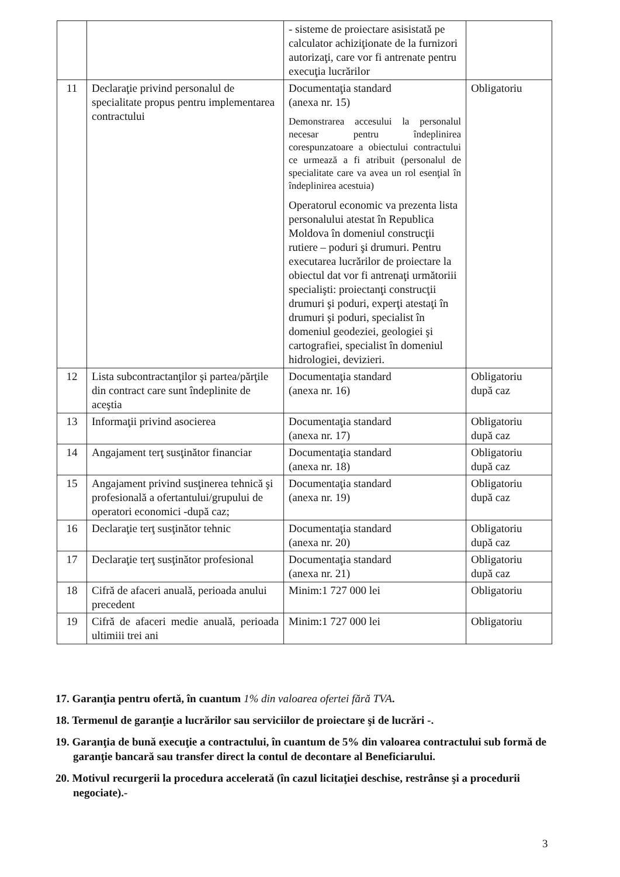| | | - sisteme de proiectare asisistată pe calculator achiziţionate de la furnizori autorizaţi, care vor fi antrenate pentru execuţia lucrărilor | |
| 11 | Declaraţie privind personalul de specialitate propus pentru implementarea contractului | Documentaţia standard (anexa nr. 15) Demonstrarea accesului la personalul necesar pentru îndeplinirea corespunzatoare a obiectului contractului ce urmează a fi atribuit (personalul de specialitate care va avea un rol esenţial în îndeplinirea acestuia) Operatorul economic va prezenta lista personalului atestat în Republica Moldova în domeniul construcţii rutiere – poduri şi drumuri. Pentru executarea lucrărilor de proiectare la obiectul dat vor fi antrenaţi următoriii specialişti: proiectanţi construcţii drumuri şi poduri, experţi atestaţi în drumuri şi poduri, specialist în domeniul geodeziei, geologiei şi cartografiei, specialist în domeniul hidrologiei, devizieri. | Obligatoriu |
| 12 | Lista subcontractanţilor şi partea/părţile din contract care sunt îndeplinite de aceştia | Documentaţia standard (anexa nr. 16) | Obligatoriu după caz |
| 13 | Informaţii privind asocierea | Documentaţia standard (anexa nr. 17) | Obligatoriu după caz |
| 14 | Angajament terţ susţinător financiar | Documentaţia standard (anexa nr. 18) | Obligatoriu după caz |
| 15 | Angajament privind susţinerea tehnică şi profesională a ofertantului/grupului de operatori economici -după caz; | Documentaţia standard (anexa nr. 19) | Obligatoriu după caz |
| 16 | Declaraţie terţ susţinător tehnic | Documentaţia standard (anexa nr. 20) | Obligatoriu după caz |
| 17 | Declaraţie terţ susţinător profesional | Documentaţia standard (anexa nr. 21) | Obligatoriu după caz |
| 18 | Cifră de afaceri anuală, perioada anului precedent | Minim:1 727 000 lei | Obligatoriu |
| 19 | Cifră de afaceri medie anuală, perioada ultimiii trei ani | Minim:1 727 000 lei | Obligatoriu |
17. Garanţia pentru ofertă, în cuantum 1% din valoarea ofertei fără TVA.
18. Termenul de garanţie a lucrărilor sau serviciilor de proiectare şi de lucrări -.
19. Garanţia de bună execuţie a contractului, în cuantum de 5% din valoarea contractului sub formă de garanţie bancară sau transfer direct la contul de decontare al Beneficiarului.
20. Motivul recurgerii la procedura accelerată (în cazul licitaţiei deschise, restrânse şi a procedurii negociate).-
3